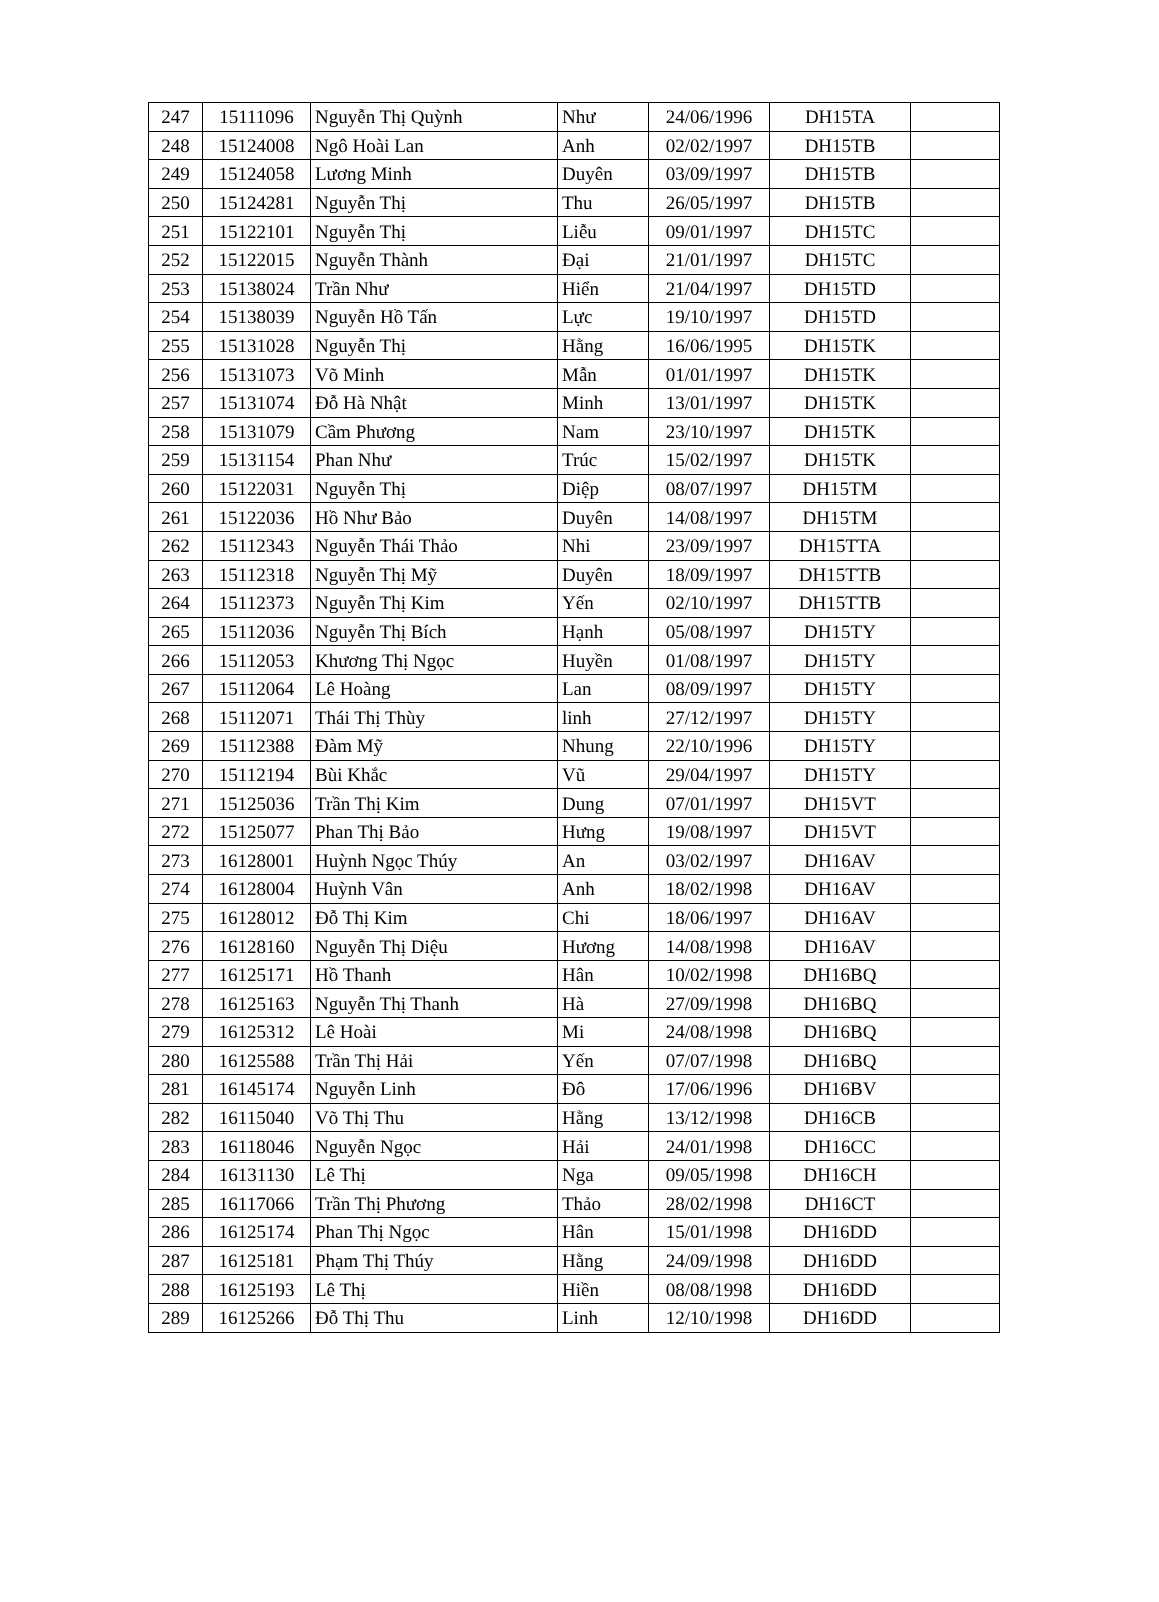| 247 | 15111096 | Nguyễn Thị Quỳnh | Như | 24/06/1996 | DH15TA | |
| 248 | 15124008 | Ngô Hoài Lan | Anh | 02/02/1997 | DH15TB | |
| 249 | 15124058 | Lương Minh | Duyên | 03/09/1997 | DH15TB | |
| 250 | 15124281 | Nguyễn Thị | Thu | 26/05/1997 | DH15TB | |
| 251 | 15122101 | Nguyễn Thị | Liễu | 09/01/1997 | DH15TC | |
| 252 | 15122015 | Nguyễn Thành | Đại | 21/01/1997 | DH15TC | |
| 253 | 15138024 | Trần Như | Hiển | 21/04/1997 | DH15TD | |
| 254 | 15138039 | Nguyễn Hồ Tấn | Lực | 19/10/1997 | DH15TD | |
| 255 | 15131028 | Nguyễn Thị | Hằng | 16/06/1995 | DH15TK | |
| 256 | 15131073 | Võ Minh | Mẫn | 01/01/1997 | DH15TK | |
| 257 | 15131074 | Đỗ Hà Nhật | Minh | 13/01/1997 | DH15TK | |
| 258 | 15131079 | Cầm Phương | Nam | 23/10/1997 | DH15TK | |
| 259 | 15131154 | Phan Như | Trúc | 15/02/1997 | DH15TK | |
| 260 | 15122031 | Nguyễn Thị | Diệp | 08/07/1997 | DH15TM | |
| 261 | 15122036 | Hồ Như Bảo | Duyên | 14/08/1997 | DH15TM | |
| 262 | 15112343 | Nguyễn Thái Thảo | Nhi | 23/09/1997 | DH15TTA | |
| 263 | 15112318 | Nguyễn Thị Mỹ | Duyên | 18/09/1997 | DH15TTB | |
| 264 | 15112373 | Nguyễn Thị Kim | Yến | 02/10/1997 | DH15TTB | |
| 265 | 15112036 | Nguyễn Thị Bích | Hạnh | 05/08/1997 | DH15TY | |
| 266 | 15112053 | Khương Thị Ngọc | Huyền | 01/08/1997 | DH15TY | |
| 267 | 15112064 | Lê Hoàng | Lan | 08/09/1997 | DH15TY | |
| 268 | 15112071 | Thái Thị Thùy | linh | 27/12/1997 | DH15TY | |
| 269 | 15112388 | Đàm Mỹ | Nhung | 22/10/1996 | DH15TY | |
| 270 | 15112194 | Bùi Khắc | Vũ | 29/04/1997 | DH15TY | |
| 271 | 15125036 | Trần Thị Kim | Dung | 07/01/1997 | DH15VT | |
| 272 | 15125077 | Phan Thị Bảo | Hưng | 19/08/1997 | DH15VT | |
| 273 | 16128001 | Huỳnh Ngọc Thúy | An | 03/02/1997 | DH16AV | |
| 274 | 16128004 | Huỳnh Vân | Anh | 18/02/1998 | DH16AV | |
| 275 | 16128012 | Đỗ Thị Kim | Chi | 18/06/1997 | DH16AV | |
| 276 | 16128160 | Nguyễn Thị Diệu | Hương | 14/08/1998 | DH16AV | |
| 277 | 16125171 | Hồ Thanh | Hân | 10/02/1998 | DH16BQ | |
| 278 | 16125163 | Nguyễn Thị Thanh | Hà | 27/09/1998 | DH16BQ | |
| 279 | 16125312 | Lê Hoài | Mi | 24/08/1998 | DH16BQ | |
| 280 | 16125588 | Trần Thị Hải | Yến | 07/07/1998 | DH16BQ | |
| 281 | 16145174 | Nguyễn Linh | Đô | 17/06/1996 | DH16BV | |
| 282 | 16115040 | Võ Thị Thu | Hằng | 13/12/1998 | DH16CB | |
| 283 | 16118046 | Nguyễn Ngọc | Hải | 24/01/1998 | DH16CC | |
| 284 | 16131130 | Lê Thị | Nga | 09/05/1998 | DH16CH | |
| 285 | 16117066 | Trần Thị Phương | Thảo | 28/02/1998 | DH16CT | |
| 286 | 16125174 | Phan Thị Ngọc | Hân | 15/01/1998 | DH16DD | |
| 287 | 16125181 | Phạm Thị Thúy | Hằng | 24/09/1998 | DH16DD | |
| 288 | 16125193 | Lê Thị | Hiền | 08/08/1998 | DH16DD | |
| 289 | 16125266 | Đỗ Thị Thu | Linh | 12/10/1998 | DH16DD | |